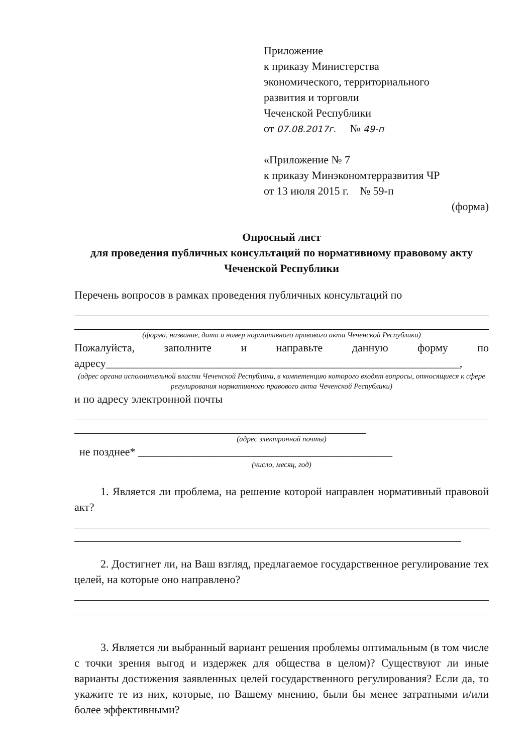Приложение
к приказу Министерства
экономического, территориального
развития и торговли
Чеченской Республики
от 07.08.2017г. № 49-п
«Приложение № 7
к приказу Минэкономтерразвития ЧР
от 13 июля 2015 г. № 59-п
(форма)
Опросный лист
для проведения публичных консультаций по нормативному правовому акту Чеченской Республики
Перечень вопросов в рамках проведения публичных консультаций по
(форма, название, дата и номер нормативного правового акта Чеченской Республики)
Пожалуйста, заполните и направьте данную форму по адресу________________________________________________________________,
(адрес органа исполнительной власти Чеченской Республики, в компетенцию которого входят вопросы, относящиеся к сфере регулирования нормативного правового акта Чеченской Республики)
и по адресу электронной почты
(адрес электронной почты)
не позднее* ______________________________________________
(число, месяц, год)
1. Является ли проблема, на решение которой направлен нормативный правовой акт?
2. Достигнет ли, на Ваш взгляд, предлагаемое государственное регулирование тех целей, на которые оно направлено?
3. Является ли выбранный вариант решения проблемы оптимальным (в том числе с точки зрения выгод и издержек для общества в целом)? Существуют ли иные варианты достижения заявленных целей государственного регулирования? Если да, то укажите те из них, которые, по Вашему мнению, были бы менее затратными и/или более эффективными?